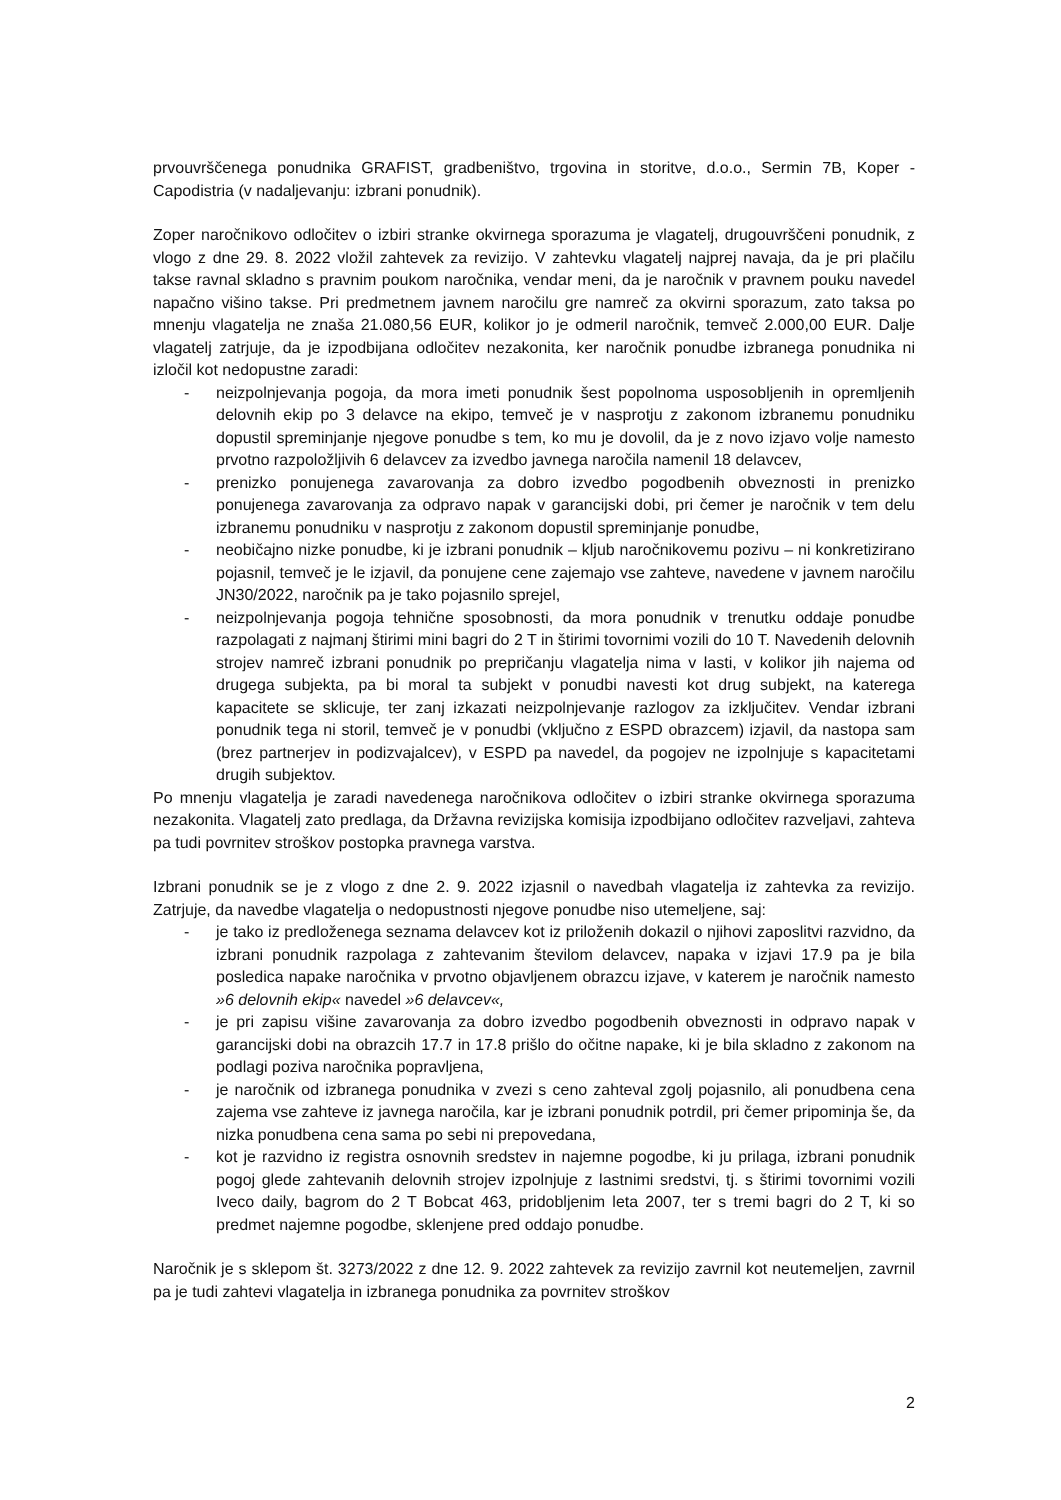prvouvrščenega ponudnika GRAFIST, gradbeništvo, trgovina in storitve, d.o.o., Sermin 7B, Koper - Capodistria (v nadaljevanju: izbrani ponudnik).
Zoper naročnikovo odločitev o izbiri stranke okvirnega sporazuma je vlagatelj, drugouvrščeni ponudnik, z vlogo z dne 29. 8. 2022 vložil zahtevek za revizijo. V zahtevku vlagatelj najprej navaja, da je pri plačilu takse ravnal skladno s pravnim poukom naročnika, vendar meni, da je naročnik v pravnem pouku navedel napačno višino takse. Pri predmetnem javnem naročilu gre namreč za okvirni sporazum, zato taksa po mnenju vlagatelja ne znaša 21.080,56 EUR, kolikor jo je odmeril naročnik, temveč 2.000,00 EUR. Dalje vlagatelj zatrjuje, da je izpodbijana odločitev nezakonita, ker naročnik ponudbe izbranega ponudnika ni izločil kot nedopustne zaradi:
- neizpolnjevanja pogoja, da mora imeti ponudnik šest popolnoma usposobljenih in opremljenih delovnih ekip po 3 delavce na ekipo, temveč je v nasprotju z zakonom izbranemu ponudniku dopustil spreminjanje njegove ponudbe s tem, ko mu je dovolil, da je z novo izjavo volje namesto prvotno razpoložljivih 6 delavcev za izvedbo javnega naročila namenil 18 delavcev,
- prenizko ponujenega zavarovanja za dobro izvedbo pogodbenih obveznosti in prenizko ponujenega zavarovanja za odpravo napak v garancijski dobi, pri čemer je naročnik v tem delu izbranemu ponudniku v nasprotju z zakonom dopustil spreminjanje ponudbe,
- neobičajno nizke ponudbe, ki je izbrani ponudnik – kljub naročnikovemu pozivu – ni konkretizirano pojasnil, temveč je le izjavil, da ponujene cene zajemajo vse zahteve, navedene v javnem naročilu JN30/2022, naročnik pa je tako pojasnilo sprejel,
- neizpolnjevanja pogoja tehnične sposobnosti, da mora ponudnik v trenutku oddaje ponudbe razpolagati z najmanj štirimi mini bagri do 2 T in štirimi tovornimi vozili do 10 T. Navedenih delovnih strojev namreč izbrani ponudnik po prepričanju vlagatelja nima v lasti, v kolikor jih najema od drugega subjekta, pa bi moral ta subjekt v ponudbi navesti kot drug subjekt, na katerega kapacitete se sklicuje, ter zanj izkazati neizpolnjevanje razlogov za izključitev. Vendar izbrani ponudnik tega ni storil, temveč je v ponudbi (vključno z ESPD obrazcem) izjavil, da nastopa sam (brez partnerjev in podizvajalcev), v ESPD pa navedel, da pogojev ne izpolnjuje s kapacitetami drugih subjektov.
Po mnenju vlagatelja je zaradi navedenega naročnikova odločitev o izbiri stranke okvirnega sporazuma nezakonita. Vlagatelj zato predlaga, da Državna revizijska komisija izpodbijano odločitev razveljavi, zahteva pa tudi povrnitev stroškov postopka pravnega varstva.
Izbrani ponudnik se je z vlogo z dne 2. 9. 2022 izjasnil o navedbah vlagatelja iz zahtevka za revizijo. Zatrjuje, da navedbe vlagatelja o nedopustnosti njegove ponudbe niso utemeljene, saj:
- je tako iz predloženega seznama delavcev kot iz priloženih dokazil o njihovi zaposlitvi razvidno, da izbrani ponudnik razpolaga z zahtevanim številom delavcev, napaka v izjavi 17.9 pa je bila posledica napake naročnika v prvotno objavljenem obrazcu izjave, v katerem je naročnik namesto »6 delovnih ekip« navedel »6 delavcev«,
- je pri zapisu višine zavarovanja za dobro izvedbo pogodbenih obveznosti in odpravo napak v garancijski dobi na obrazcih 17.7 in 17.8 prišlo do očitne napake, ki je bila skladno z zakonom na podlagi poziva naročnika popravljena,
- je naročnik od izbranega ponudnika v zvezi s ceno zahteval zgolj pojasnilo, ali ponudbena cena zajema vse zahteve iz javnega naročila, kar je izbrani ponudnik potrdil, pri čemer pripominja še, da nizka ponudbena cena sama po sebi ni prepovedana,
- kot je razvidno iz registra osnovnih sredstev in najemne pogodbe, ki ju prilaga, izbrani ponudnik pogoj glede zahtevanih delovnih strojev izpolnjuje z lastnimi sredstvi, tj. s štirimi tovornimi vozili Iveco daily, bagrom do 2 T Bobcat 463, pridobljenim leta 2007, ter s tremi bagri do 2 T, ki so predmet najemne pogodbe, sklenjene pred oddajo ponudbe.
Naročnik je s sklepom št. 3273/2022 z dne 12. 9. 2022 zahtevek za revizijo zavrnil kot neutemeljen, zavrnil pa je tudi zahtevi vlagatelja in izbranega ponudnika za povrnitev stroškov
2